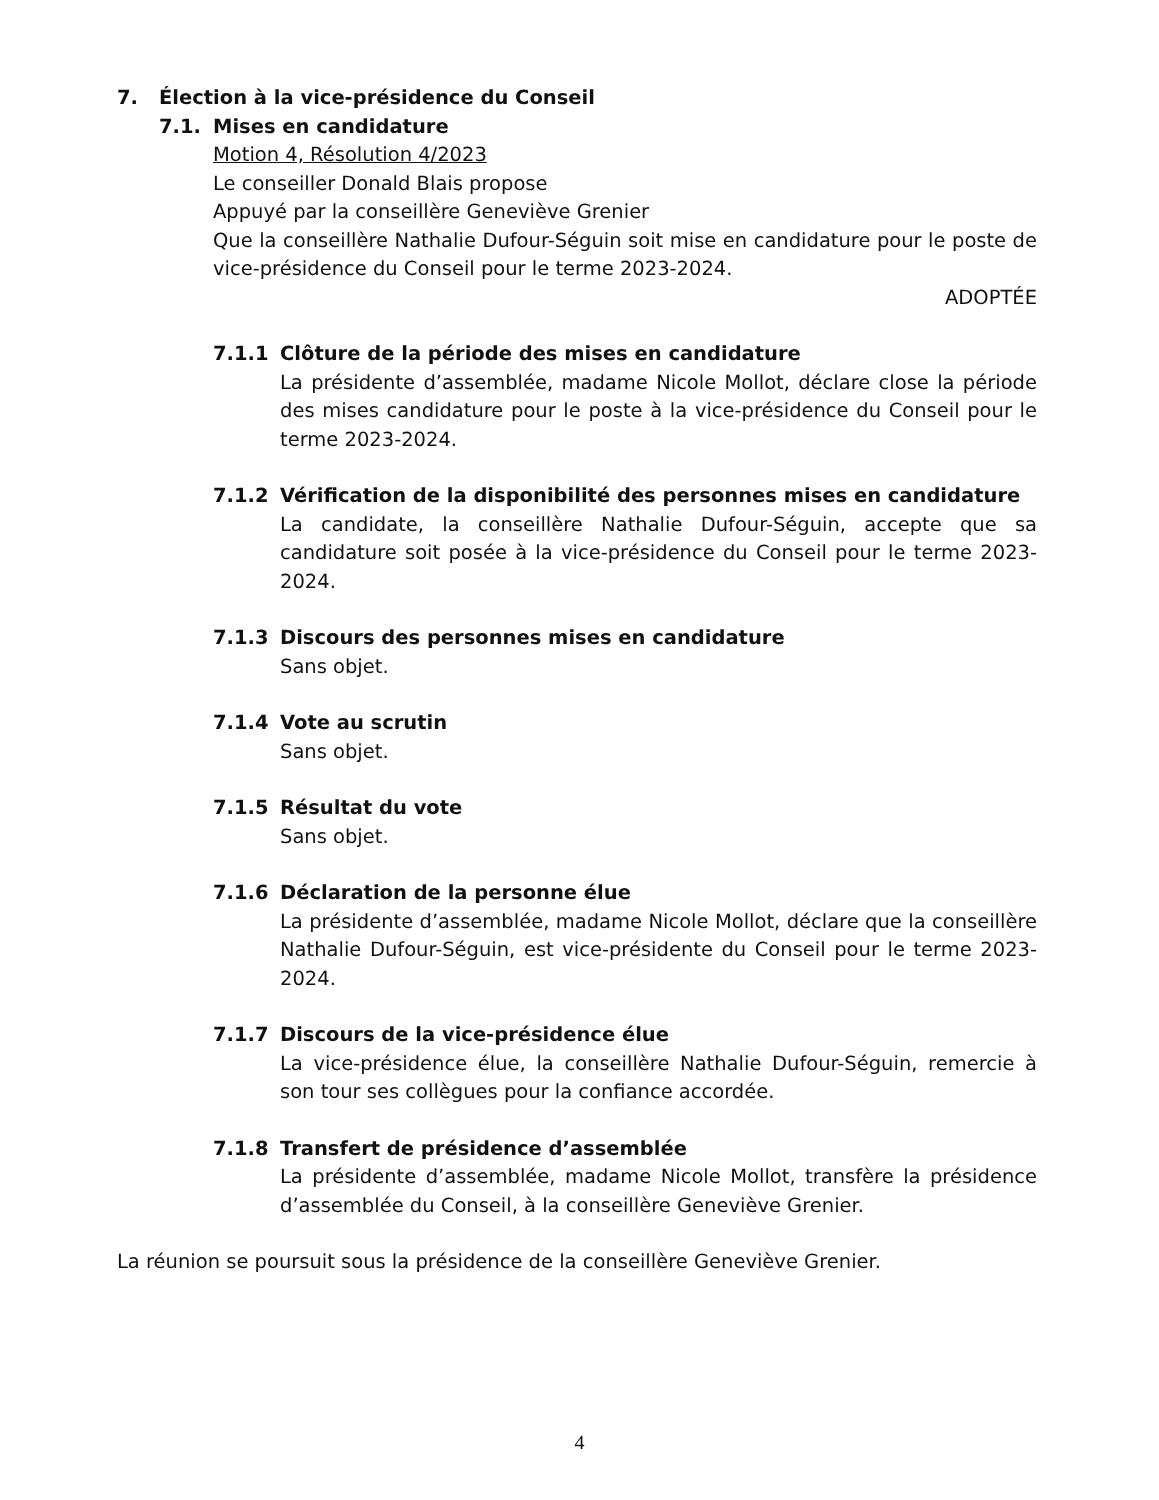7. Élection à la vice-présidence du Conseil
7.1. Mises en candidature
Motion 4, Résolution 4/2023
Le conseiller Donald Blais propose
Appuyé par la conseillère Geneviève Grenier
Que la conseillère Nathalie Dufour-Séguin soit mise en candidature pour le poste de vice-présidence du Conseil pour le terme 2023-2024.
ADOPTÉE
7.1.1 Clôture de la période des mises en candidature
La présidente d’assemblée, madame Nicole Mollot, déclare close la période des mises candidature pour le poste à la vice-présidence du Conseil pour le terme 2023-2024.
7.1.2 Vérification de la disponibilité des personnes mises en candidature
La candidate, la conseillère Nathalie Dufour-Séguin, accepte que sa candidature soit posée à la vice-présidence du Conseil pour le terme 2023-2024.
7.1.3 Discours des personnes mises en candidature
Sans objet.
7.1.4 Vote au scrutin
Sans objet.
7.1.5 Résultat du vote
Sans objet.
7.1.6 Déclaration de la personne élue
La présidente d’assemblée, madame Nicole Mollot, déclare que la conseillère Nathalie Dufour-Séguin, est vice-présidente du Conseil pour le terme 2023-2024.
7.1.7 Discours de la vice-présidence élue
La vice-présidence élue, la conseillère Nathalie Dufour-Séguin, remercie à son tour ses collègues pour la confiance accordée.
7.1.8 Transfert de présidence d’assemblée
La présidente d’assemblée, madame Nicole Mollot, transfère la présidence d’assemblée du Conseil, à la conseillère Geneviève Grenier.
La réunion se poursuit sous la présidence de la conseillère Geneviève Grenier.
4